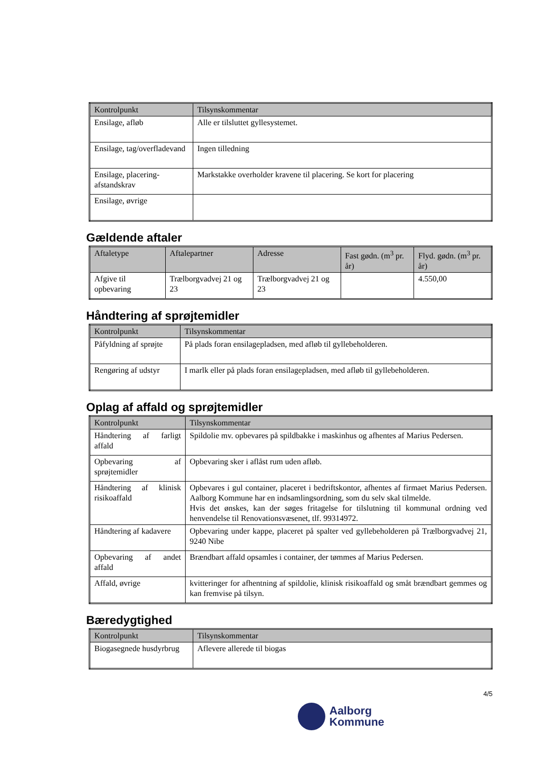| Kontrolpunkt | Tilsynskommentar |
| --- | --- |
| Ensilage, afløb | Alle er tilsluttet gyllesystemet. |
| Ensilage, tag/overfladevand | Ingen tilledning |
| Ensilage, placering-afstandskrav | Markstakke overholder kravene til placering. Se kort for placering |
| Ensilage, øvrige | |
Gældende aftaler
| Aftaletype | Aftalepartner | Adresse | Fast gødn. (m<sup>3</sup> pr. år) | Flyd. gødn. (m<sup>3</sup> pr. år) |
| --- | --- | --- | --- | --- |
| Afgive til opbevaring | Trælborgvadvej 21 og 23 | Trælborgvadvej 21 og 23 | | 4.550,00 |
Håndtering af sprøjtemidler
| Kontrolpunkt | Tilsynskommentar |
| --- | --- |
| Påfyldning af sprøjte | På plads foran ensilagepladsen, med afløb til gyllebeholderen. |
| Rengøring af udstyr | I marlk eller på plads foran ensilagepladsen, med afløb til gyllebeholderen. |
Oplag af affald og sprøjtemidler
| Kontrolpunkt | Tilsynskommentar |
| --- | --- |
| Håndtering af farligt affald | Spildolie mv. opbevares på spildbakke i maskinhus og afhentes af Marius Pedersen. |
| Opbevaring af sprøjtemidler | Opbevaring sker i aflåst rum uden afløb. |
| Håndtering af klinisk risikoaffald | Opbevares i gul container, placeret i bedriftskontor, afhentes af firmaet Marius Pedersen. Aalborg Kommune har en indsamlingsordning, som du selv skal tilmelde. Hvis det ønskes, kan der søges fritagelse for tilslutning til kommunal ordning ved henvendelse til Renovationsvæsenet, tlf. 99314972. |
| Håndtering af kadavere | Opbevaring under kappe, placeret på spalter ved gyllebeholderen på Trælborgvadvej 21, 9240 Nibe |
| Opbevaring af andet affald | Brændbart affald opsamles i container, der tømmes af Marius Pedersen. |
| Affald, øvrige | kvitteringer for afhentning af spildolie, klinisk risikoaffald og småt brændbart gemmes og kan fremvise på tilsyn. |
Bæredygtighed
| Kontrolpunkt | Tilsynskommentar |
| --- | --- |
| Biogasegnede husdyrbrug | Aflevere allerede til biogas |
4/5
Aalborg
Kommune